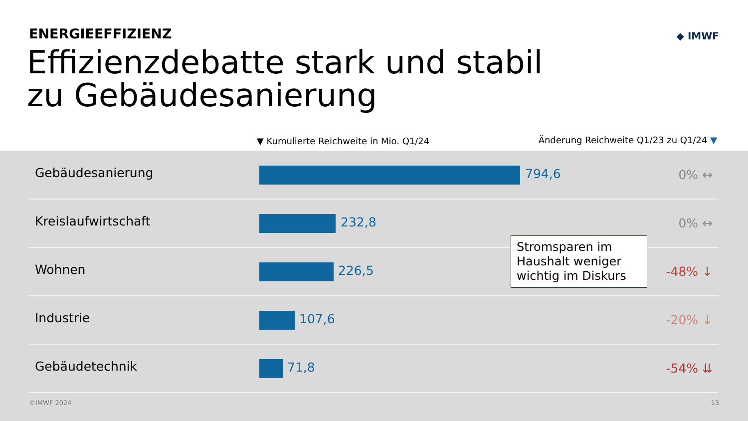ENERGIEEFFIZIENZ ◆ IMWF
Effizienzdebatte stark und stabil
zu Gebäudesanierung
▼ Kumulierte Reichweite in Mio. Q1/24
Änderung Reichweite Q1/23 zu Q1/24 ▼
Gebäudesanierung 794,6 0% ↔
Kreislaufwirtschaft 232,8 0% ↔
Wohnen 226,5 -48% ↓
Industrie 107,6 -20% ↓
Gebäudetechnik 71,8 -54% ⇊
Stromsparen im Haushalt weniger wichtig im Diskurs
©IMWF 2024 13